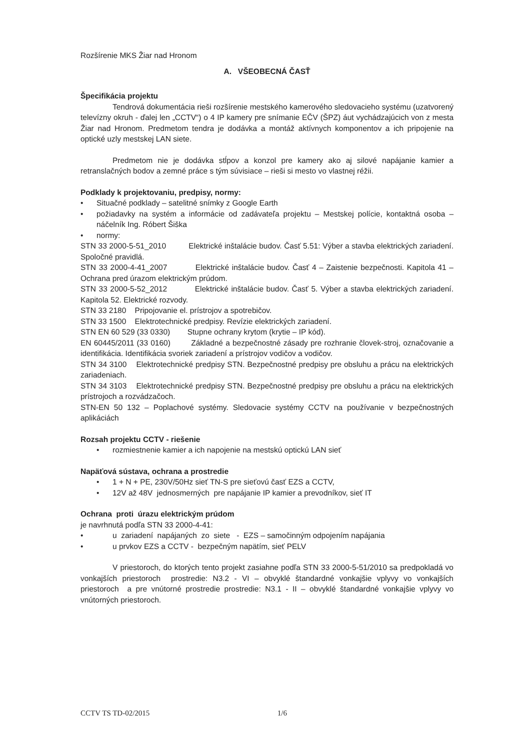Rozšírenie MKS Žiar nad Hronom
A. VŠEOBECNÁ ČASŤ
Špecifikácia projektu
Tendrová dokumentácia rieši rozšírenie mestského kamerového sledovacieho systému (uzatvorený televízny okruh - ďalej len „CCTV“) o 4 IP kamery pre snímanie EČV (ŠPZ) áut vychádzajúcich von z mesta Žiar nad Hronom. Predmetom tendra je dodávka a montáž aktívnych komponentov a ich pripojenie na optické uzly mestskej LAN siete.
Predmetom nie je dodávka stĺpov a konzol pre kamery ako aj silové napájanie kamier a retranslačných bodov a zemné práce s tým súvisiace – rieši si mesto vo vlastnej réžii.
Podklady k projektovaniu, predpisy, normy:
• Situačné podklady – satelitné snímky z Google Earth
• požiadavky na systém a informácie od zadávateľa projektu – Mestskej polície, kontaktná osoba – náčelník Ing. Róbert Šiška
• normy:
STN 33 2000-5-51_2010 Elektrické inštalácie budov. Časť 5.51: Výber a stavba elektrických zariadení. Spoločné pravidlá.
STN 33 2000-4-41_2007 Elektrické inštalácie budov. Časť 4 – Zaistenie bezpečnosti. Kapitola 41 – Ochrana pred úrazom elektrickým prúdom.
STN 33 2000-5-52_2012 Elektrické inštalácie budov. Časť 5. Výber a stavba elektrických zariadení. Kapitola 52. Elektrické rozvody.
STN 33 2180 Pripojovanie el. prístrojov a spotrebičov.
STN 33 1500 Elektrotechnické predpisy. Revízie elektrických zariadení.
STN EN 60 529 (33 0330) Stupne ochrany krytom (krytie – IP kód).
EN 60445/2011 (33 0160) Základné a bezpečnostné zásady pre rozhranie človek-stroj, označovanie a identifikácia. Identifikácia svoriek zariadení a prístrojov vodičov a vodičov.
STN 34 3100 Elektrotechnické predpisy STN. Bezpečnostné predpisy pre obsluhu a prácu na elektrických zariadeniach.
STN 34 3103 Elektrotechnické predpisy STN. Bezpečnostné predpisy pre obsluhu a prácu na elektrických prístrojoch a rozvádzačoch.
STN-EN 50 132 – Poplachové systémy. Sledovacie systémy CCTV na používanie v bezpečnostných aplikáciách
Rozsah projektu CCTV - riešenie
• rozmiestnenie kamier a ich napojenie na mestskú optickú LAN sieť
Napäťová sústava, ochrana a prostredie
• 1 + N + PE, 230V/50Hz sieť TN-S pre sieťovú časť EZS a CCTV,
• 12V až 48V jednosmerných pre napájanie IP kamier a prevodníkov, sieť IT
Ochrana proti úrazu elektrickým prúdom
je navrhnutá podľa STN 33 2000-4-41:
• u zariadení napájaných zo siete - EZS – samočinným odpojením napájania
• u prvkov EZS a CCTV - bezpečným napätím, sieť PELV
V priestoroch, do ktorých tento projekt zasiahne podľa STN 33 2000-5-51/2010 sa predpokladá vo vonkajších priestoroch prostredie: N3.2 - VI – obvyklé štandardné vonkajšie vplyvy vo vonkajších priestoroch a pre vnútorné prostredie prostredie: N3.1 - II – obvyklé štandardné vonkajšie vplyvy vo vnútorných priestoroch.
CCTV TS TD-02/2015 1/6